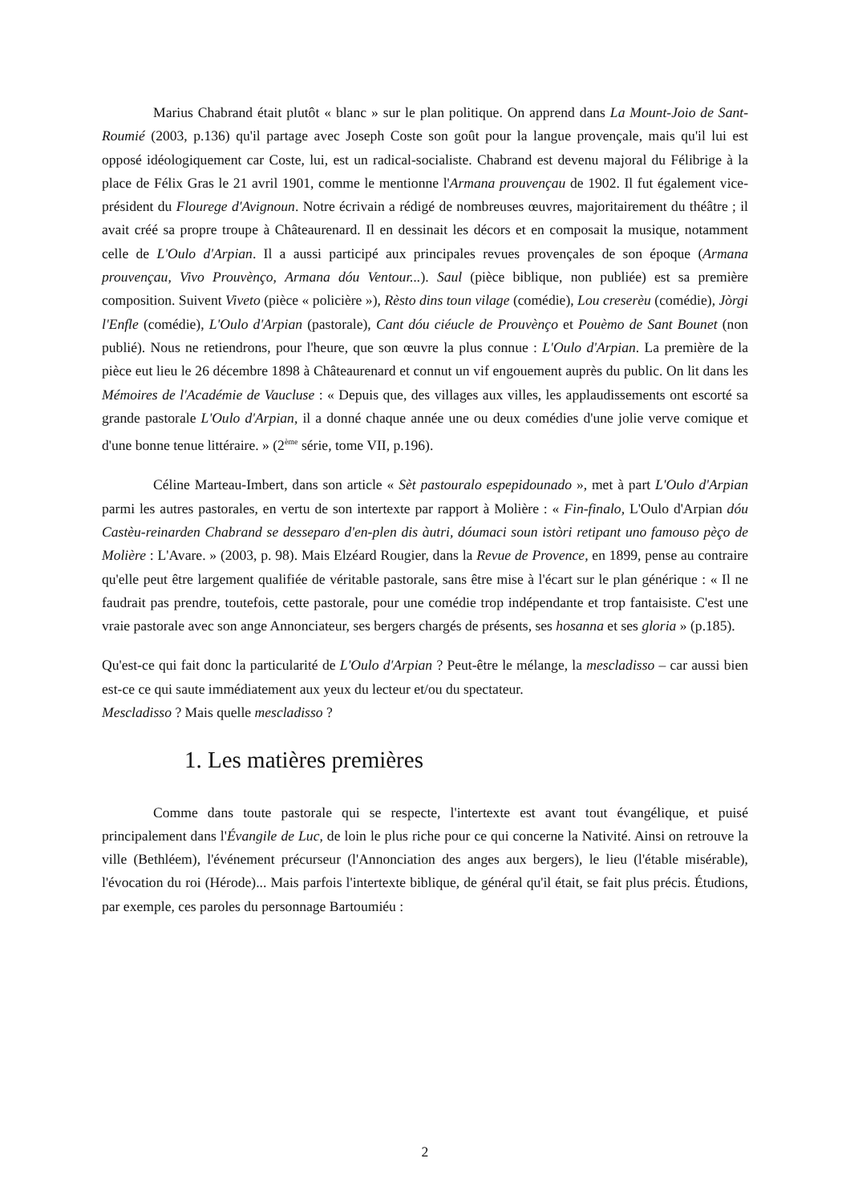Marius Chabrand était plutôt « blanc » sur le plan politique. On apprend dans La Mount-Joio de Sant-Roumié (2003, p.136) qu'il partage avec Joseph Coste son goût pour la langue provençale, mais qu'il lui est opposé idéologiquement car Coste, lui, est un radical-socialiste. Chabrand est devenu majoral du Félibrige à la place de Félix Gras le 21 avril 1901, comme le mentionne l'Armana prouvençau de 1902. Il fut également vice-président du Flourege d'Avignoun. Notre écrivain a rédigé de nombreuses œuvres, majoritairement du théâtre ; il avait créé sa propre troupe à Châteaurenard. Il en dessinait les décors et en composait la musique, notamment celle de L'Oulo d'Arpian. Il a aussi participé aux principales revues provençales de son époque (Armana prouvençau, Vivo Prouvènço, Armana dóu Ventour...). Saul (pièce biblique, non publiée) est sa première composition. Suivent Viveto (pièce « policière »), Rèsto dins toun vilage (comédie), Lou creserèu (comédie), Jòrgi l'Enfle (comédie), L'Oulo d'Arpian (pastorale), Cant dóu ciéucle de Prouvènço et Pouèmo de Sant Bounet (non publié). Nous ne retiendrons, pour l'heure, que son œuvre la plus connue : L'Oulo d'Arpian. La première de la pièce eut lieu le 26 décembre 1898 à Châteaurenard et connut un vif engouement auprès du public. On lit dans les Mémoires de l'Académie de Vaucluse : « Depuis que, des villages aux villes, les applaudissements ont escorté sa grande pastorale L'Oulo d'Arpian, il a donné chaque année une ou deux comédies d'une jolie verve comique et d'une bonne tenue littéraire. » (2<sup>ème</sup> série, tome VII, p.196).
Céline Marteau-Imbert, dans son article « Sèt pastouralo espepidounado », met à part L'Oulo d'Arpian parmi les autres pastorales, en vertu de son intertexte par rapport à Molière : « Fin-finalo, L'Oulo d'Arpian dóu Castèu-reinarden Chabrand se desseparo d'en-plen dis àutri, dóumaci soun istòri retipant uno famouso pèço de Molière : L'Avare. » (2003, p. 98). Mais Elzéard Rougier, dans la Revue de Provence, en 1899, pense au contraire qu'elle peut être largement qualifiée de véritable pastorale, sans être mise à l'écart sur le plan générique : « Il ne faudrait pas prendre, toutefois, cette pastorale, pour une comédie trop indépendante et trop fantaisiste. C'est une vraie pastorale avec son ange Annonciateur, ses bergers chargés de présents, ses hosanna et ses gloria » (p.185).
Qu'est-ce qui fait donc la particularité de L'Oulo d'Arpian ? Peut-être le mélange, la mescladisso – car aussi bien est-ce ce qui saute immédiatement aux yeux du lecteur et/ou du spectateur.
Mescladisso ? Mais quelle mescladisso ?
1. Les matières premières
Comme dans toute pastorale qui se respecte, l'intertexte est avant tout évangélique, et puisé principalement dans l'Évangile de Luc, de loin le plus riche pour ce qui concerne la Nativité. Ainsi on retrouve la ville (Bethléem), l'événement précurseur (l'Annonciation des anges aux bergers), le lieu (l'étable misérable), l'évocation du roi (Hérode)... Mais parfois l'intertexte biblique, de général qu'il était, se fait plus précis. Étudions, par exemple, ces paroles du personnage Bartoumiéu :
2